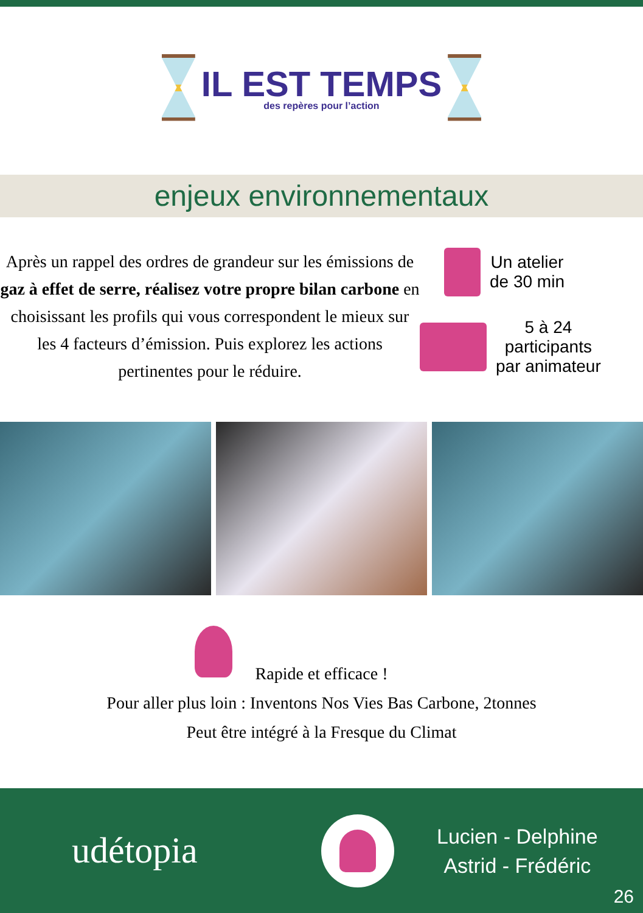IL EST TEMPS
des repères pour l’action
enjeux environnementaux
Après un rappel des ordres de grandeur sur les émissions de gaz à effet de serre, réalisez votre propre bilan carbone en choisissant les profils qui vous correspondent le mieux sur les 4 facteurs d’émission. Puis explorez les actions pertinentes pour le réduire.
Un atelier
de 30 min
5 à 24
participants
par animateur
Rapide et efficace !
Pour aller plus loin : Inventons Nos Vies Bas Carbone, 2tonnes
Peut être intégré à la Fresque du Climat
udétopia
Lucien - Delphine
Astrid - Frédéric
26